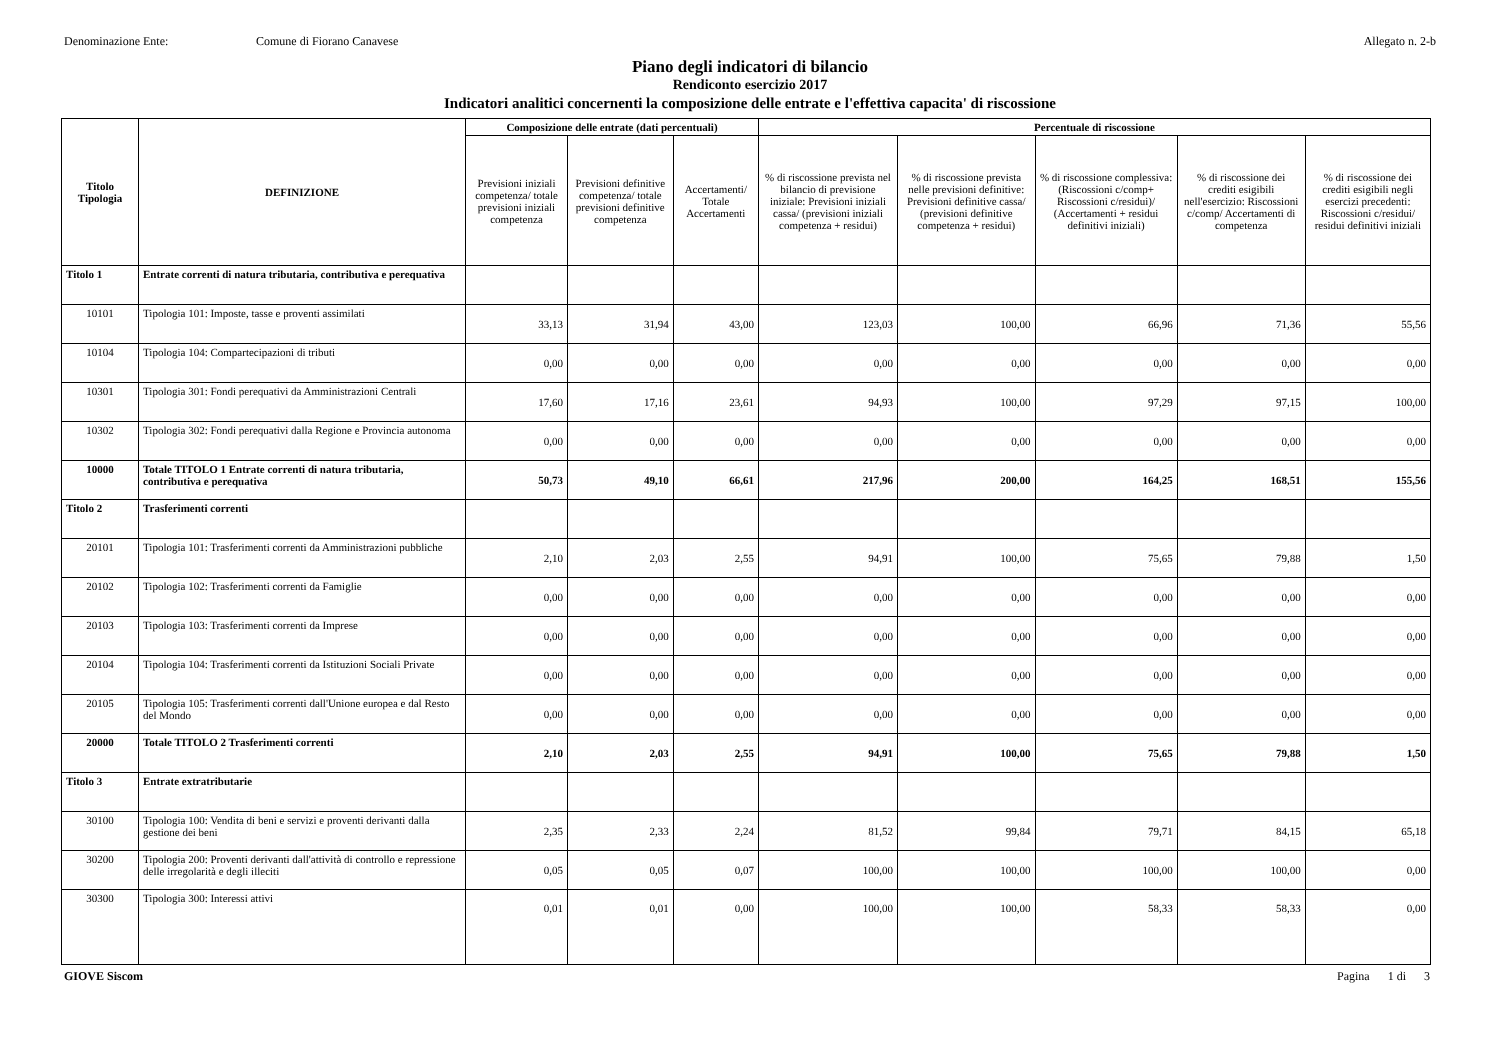Denominazione Ente: Comune di Fiorano Canavese Allegato n. 2-b
Piano degli indicatori di bilancio
Rendiconto esercizio 2017
Indicatori analitici concernenti la composizione delle entrate e l'effettiva capacita' di riscossione
| Titolo Tipologia | DEFINIZIONE | Composizione delle entrate (dati percentuali) | | | Percentuale di riscossione | | | | |
| --- | --- | --- | --- | --- | --- | --- | --- | --- | --- |
| | | Previsioni iniziali competenza/ totale previsioni iniziali competenza | Previsioni definitive competenza/ totale previsioni definitive competenza | Accertamenti/ Totale Accertamenti | % di riscossione prevista nel bilancio di previsione iniziale: Previsioni iniziali cassa/ (previsioni iniziali competenza + residui) | % di riscossione prevista nelle previsioni definitive: Previsioni definitive cassa/ (previsioni definitive competenza + residui) | % di riscossione complessiva: (Riscossioni c/comp+ Riscossioni c/residui)/ (Accertamenti + residui definitivi iniziali) | % di riscossione dei crediti esigibili nell'esercizio: Riscossioni c/comp/ Accertamenti di competenza | % di riscossione dei crediti esigibili negli esercizi precedenti: Riscossioni c/residui/ residui definitivi iniziali |
| Titolo 1 | Entrate correnti di natura tributaria, contributiva e perequativa | | | | | | | | |
| 10101 | Tipologia 101: Imposte, tasse e proventi assimilati | 33,13 | 31,94 | 43,00 | 123,03 | 100,00 | 66,96 | 71,36 | 55,56 |
| 10104 | Tipologia 104: Compartecipazioni di tributi | 0,00 | 0,00 | 0,00 | 0,00 | 0,00 | 0,00 | 0,00 | 0,00 |
| 10301 | Tipologia 301: Fondi perequativi da Amministrazioni Centrali | 17,60 | 17,16 | 23,61 | 94,93 | 100,00 | 97,29 | 97,15 | 100,00 |
| 10302 | Tipologia 302: Fondi perequativi dalla Regione e Provincia autonoma | 0,00 | 0,00 | 0,00 | 0,00 | 0,00 | 0,00 | 0,00 | 0,00 |
| 10000 | Totale TITOLO 1 Entrate correnti di natura tributaria, contributiva e perequativa | 50,73 | 49,10 | 66,61 | 217,96 | 200,00 | 164,25 | 168,51 | 155,56 |
| Titolo 2 | Trasferimenti correnti | | | | | | | | |
| 20101 | Tipologia 101: Trasferimenti correnti da Amministrazioni pubbliche | 2,10 | 2,03 | 2,55 | 94,91 | 100,00 | 75,65 | 79,88 | 1,50 |
| 20102 | Tipologia 102: Trasferimenti correnti da Famiglie | 0,00 | 0,00 | 0,00 | 0,00 | 0,00 | 0,00 | 0,00 | 0,00 |
| 20103 | Tipologia 103: Trasferimenti correnti da Imprese | 0,00 | 0,00 | 0,00 | 0,00 | 0,00 | 0,00 | 0,00 | 0,00 |
| 20104 | Tipologia 104: Trasferimenti correnti da Istituzioni Sociali Private | 0,00 | 0,00 | 0,00 | 0,00 | 0,00 | 0,00 | 0,00 | 0,00 |
| 20105 | Tipologia 105: Trasferimenti correnti dall'Unione europea e dal Resto del Mondo | 0,00 | 0,00 | 0,00 | 0,00 | 0,00 | 0,00 | 0,00 | 0,00 |
| 20000 | Totale TITOLO 2 Trasferimenti correnti | 2,10 | 2,03 | 2,55 | 94,91 | 100,00 | 75,65 | 79,88 | 1,50 |
| Titolo 3 | Entrate extratributarie | | | | | | | | |
| 30100 | Tipologia 100: Vendita di beni e servizi e proventi derivanti dalla gestione dei beni | 2,35 | 2,33 | 2,24 | 81,52 | 99,84 | 79,71 | 84,15 | 65,18 |
| 30200 | Tipologia 200: Proventi derivanti dall'attività di controllo e repressione delle irregolarità e degli illeciti | 0,05 | 0,05 | 0,07 | 100,00 | 100,00 | 100,00 | 100,00 | 0,00 |
| 30300 | Tipologia 300: Interessi attivi | 0,01 | 0,01 | 0,00 | 100,00 | 100,00 | 58,33 | 58,33 | 0,00 |
GIOVE Siscom Pagina 1 di 3